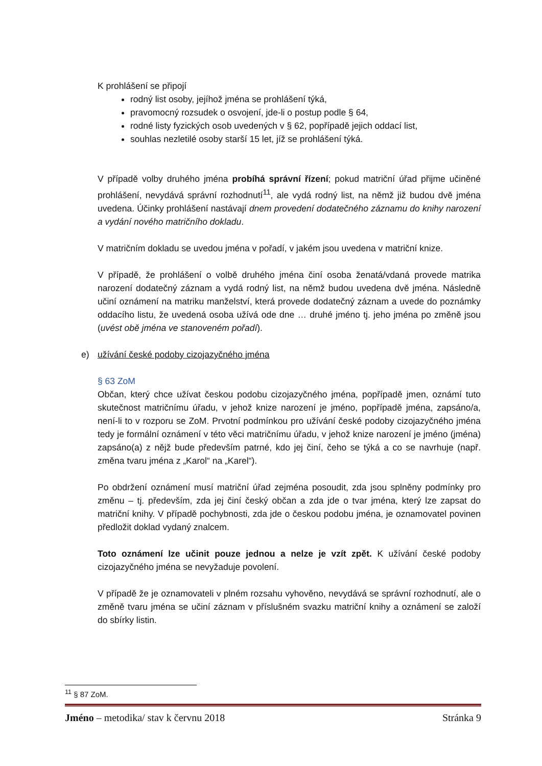K prohlášení se připojí
rodný list osoby, jejíhož jména se prohlášení týká,
pravomocný rozsudek o osvojení, jde-li o postup podle § 64,
rodné listy fyzických osob uvedených v § 62, popřípadě jejich oddací list,
souhlas nezletilé osoby starší 15 let, jíž se prohlášení týká.
V případě volby druhého jména probíhá správní řízení; pokud matriční úřad přijme učiněné prohlášení, nevydává správní rozhodnutí<sup>11</sup>, ale vydá rodný list, na němž již budou dvě jména uvedena. Účinky prohlášení nastávají dnem provedení dodatečného záznamu do knihy narození a vydání nového matričního dokladu.
V matričním dokladu se uvedou jména v pořadí, v jakém jsou uvedena v matriční knize.
V případě, že prohlášení o volbě druhého jména činí osoba ženatá/vdaná provede matrika narození dodatečný záznam a vydá rodný list, na němž budou uvedena dvě jména. Následně učiní oznámení na matriku manželství, která provede dodatečný záznam a uvede do poznámky oddacího listu, že uvedená osoba užívá ode dne … druhé jméno tj. jeho jména po změně jsou (uvést obě jména ve stanoveném pořadí).
e) užívání české podoby cizojazyčného jména
§ 63 ZoM
Občan, který chce užívat českou podobu cizojazyčného jména, popřípadě jmen, oznámí tuto skutečnost matričnímu úřadu, v jehož knize narození je jméno, popřípadě jména, zapsáno/a, není-li to v rozporu se ZoM. Prvotní podmínkou pro užívání české podoby cizojazyčného jména tedy je formální oznámení v této věci matričnímu úřadu, v jehož knize narození je jméno (jména) zapsáno(a) z nějž bude především patrné, kdo jej činí, čeho se týká a co se navrhuje (např. změna tvaru jména z „Karol“ na „Karel“).
Po obdržení oznámení musí matriční úřad zejména posoudit, zda jsou splněny podmínky pro změnu – tj. především, zda jej činí český občan a zda jde o tvar jména, který lze zapsat do matriční knihy. V případě pochybnosti, zda jde o českou podobu jména, je oznamovatel povinen předložit doklad vydaný znalcem.
Toto oznámení lze učinit pouze jednou a nelze je vzít zpět. K užívání české podoby cizojazyčného jména se nevyžaduje povolení.
V případě že je oznamovateli v plném rozsahu vyhověno, nevydává se správní rozhodnutí, ale o změně tvaru jména se učiní záznam v příslušném svazku matriční knihy a oznámení se založí do sbírky listin.
<sup>11</sup> § 87 ZoM.
Jméno – metodika/ stav k červnu 2018 Stránka 9